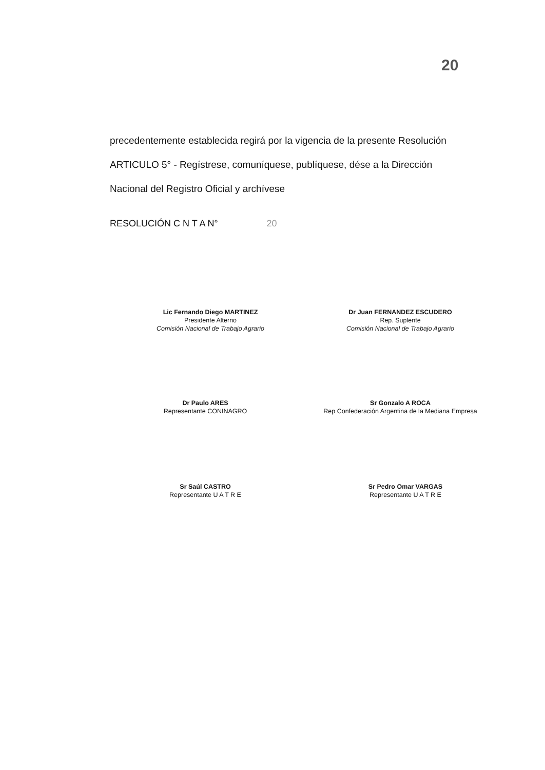20
precedentemente establecida regirá por la vigencia de la presente Resolución
ARTICULO 5° - Regístrese, comuníquese, publíquese, dése a la Dirección
Nacional del Registro Oficial y archívese
RESOLUCIÓN C N T A N° 20
Lic Fernando Diego MARTINEZ
Presidente Alterno
Comisión Nacional de Trabajo Agrario
Dr Juan FERNANDEZ ESCUDERO
Rep. Suplente
Comisión Nacional de Trabajo Agrario
Dr Paulo ARES
Representante CONINAGRO
Sr Gonzalo A ROCA
Rep Confederación Argentina de la Mediana Empresa
Sr Saúl CASTRO
Representante U A T R E
Sr Pedro Omar VARGAS
Representante U A T R E